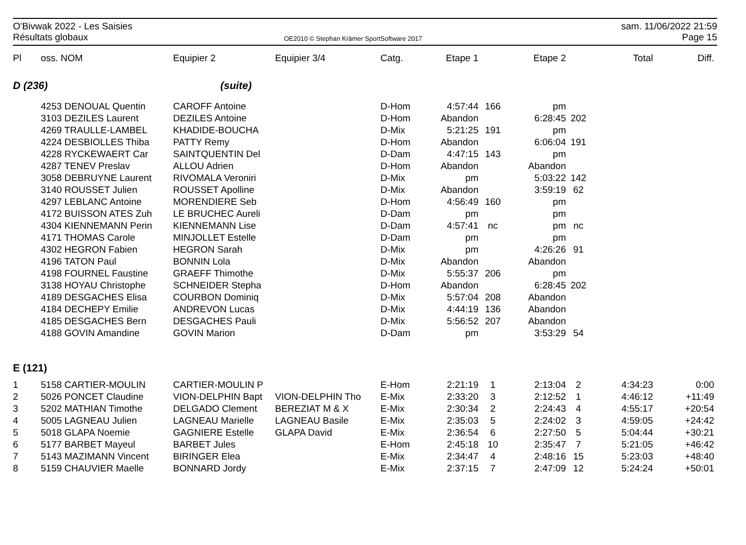O'Bivwak 2022 - Les Saisies
Résultats globaux
OE2010 © Stephan Krämer SportSoftware 2017
sam. 11/06/2022 21:59
Page 15
| Pl | oss. NOM | Equipier 2 | Equipier 3/4 | Catg. | Etape 1 | | Etape 2 | | Total | Diff. |
| --- | --- | --- | --- | --- | --- | --- | --- | --- | --- | --- |
| D (236) | | (suite) | | | | | | | | |
| | 4253 DENOUAL Quentin | CAROFF Antoine | | D-Hom | 4:57:44 | 166 | pm | | | |
| | 3103 DEZILES Laurent | DEZILES Antoine | | D-Hom | Abandon | | 6:28:45 | 202 | | |
| | 4269 TRAULLE-LAMBEL | KHADIDE-BOUCHA | | D-Mix | 5:21:25 | 191 | pm | | | |
| | 4224 DESBIOLLES Thiba | PATTY Remy | | D-Hom | Abandon | | 6:06:04 | 191 | | |
| | 4228 RYCKEWAERT Car | SAINTQUENTIN Del | | D-Dam | 4:47:15 | 143 | pm | | | |
| | 4287 TENEV Preslav | ALLOU Adrien | | D-Hom | Abandon | | Abandon | | | |
| | 3058 DEBRUYNE Laurent | RIVOMALA Veroniri | | D-Mix | pm | | 5:03:22 | 142 | | |
| | 3140 ROUSSET Julien | ROUSSET Apolline | | D-Mix | Abandon | | 3:59:19 | 62 | | |
| | 4297 LEBLANC Antoine | MORENDIERE Seb | | D-Hom | 4:56:49 | 160 | pm | | | |
| | 4172 BUISSON ATES Zuh | LE BRUCHEC Aureli | | D-Dam | pm | | pm | | | |
| | 4304 KIENNEMANN Perin | KIENNEMANN Lise | | D-Dam | 4:57:41 | nc | pm | nc | | |
| | 4171 THOMAS Carole | MINJOLLET Estelle | | D-Dam | pm | | pm | | | |
| | 4302 HEGRON Fabien | HEGRON Sarah | | D-Mix | pm | | 4:26:26 | 91 | | |
| | 4196 TATON Paul | BONNIN Lola | | D-Mix | Abandon | | Abandon | | | |
| | 4198 FOURNEL Faustine | GRAEFF Thimothe | | D-Mix | 5:55:37 | 206 | pm | | | |
| | 3138 HOYAU Christophe | SCHNEIDER Stepha | | D-Hom | Abandon | | 6:28:45 | 202 | | |
| | 4189 DESGACHES Elisa | COURBON Dominiq | | D-Mix | 5:57:04 | 208 | Abandon | | | |
| | 4184 DECHEPY Emilie | ANDREVON Lucas | | D-Mix | 4:44:19 | 136 | Abandon | | | |
| | 4185 DESGACHES Bern | DESGACHES Pauli | | D-Mix | 5:56:52 | 207 | Abandon | | | |
| | 4188 GOVIN Amandine | GOVIN Marion | | D-Dam | pm | | 3:53:29 | 54 | | |
| E (121) | | | | | | | | | | |
| 1 | 5158 CARTIER-MOULIN | CARTIER-MOULIN P | | E-Hom | 2:21:19 | 1 | 2:13:04 | 2 | 4:34:23 | 0:00 |
| 2 | 5026 PONCET Claudine | VION-DELPHIN Bapt | VION-DELPHIN Tho | E-Mix | 2:33:20 | 3 | 2:12:52 | 1 | 4:46:12 | +11:49 |
| 3 | 5202 MATHIAN Timothe | DELGADO Clement | BEREZIAT M & X | E-Mix | 2:30:34 | 2 | 2:24:43 | 4 | 4:55:17 | +20:54 |
| 4 | 5005 LAGNEAU Julien | LAGNEAU Marielle | LAGNEAU Basile | E-Mix | 2:35:03 | 5 | 2:24:02 | 3 | 4:59:05 | +24:42 |
| 5 | 5018 GLAPA Noemie | GAGNIERE Estelle | GLAPA David | E-Mix | 2:36:54 | 6 | 2:27:50 | 5 | 5:04:44 | +30:21 |
| 6 | 5177 BARBET Mayeul | BARBET Jules | | E-Hom | 2:45:18 | 10 | 2:35:47 | 7 | 5:21:05 | +46:42 |
| 7 | 5143 MAZIMANN Vincent | BIRINGER Elea | | E-Mix | 2:34:47 | 4 | 2:48:16 | 15 | 5:23:03 | +48:40 |
| 8 | 5159 CHAUVIER Maelle | BONNARD Jordy | | E-Mix | 2:37:15 | 7 | 2:47:09 | 12 | 5:24:24 | +50:01 |